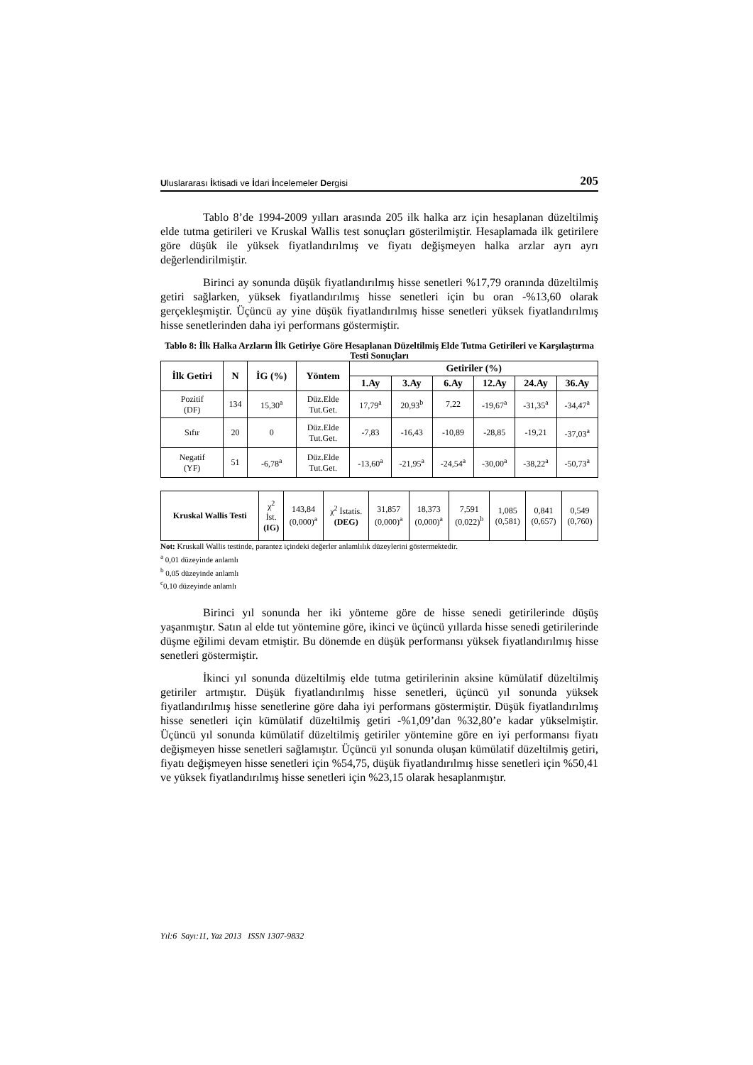Uluslararası İktisadi ve İdari İncelemeler Dergisi 205
Tablo 8’de 1994-2009 yılları arasında 205 ilk halka arz için hesaplanan düzeltilmiş elde tutma getirileri ve Kruskal Wallis test sonuçları gösterilmiştir. Hesaplamada ilk getirilere göre düşük ile yüksek fiyatlandırılmış ve fiyatı değişmeyen halka arzlar ayrı ayrı değerlendirilmiştir.
Birinci ay sonunda düşük fiyatlandırılmış hisse senetleri %17,79 oranında düzeltilmiş getiri sağlarken, yüksek fiyatlandırılmış hisse senetleri için bu oran -%13,60 olarak gerçekleşmiştir. Üçüncü ay yine düşük fiyatlandırılmış hisse senetleri yüksek fiyatlandırılmış hisse senetlerinden daha iyi performans göstermiştir.
Tablo 8: İlk Halka Arzların İlk Getiriye Göre Hesaplanan Düzeltilmiş Elde Tutma Getirileri ve Karşılaştırma Testi Sonuçları
| İlk Getiri | N | İG (%) | Yöntem | Getiriler (%) | | | | | |
| --- | --- | --- | --- | --- | --- | --- | --- | --- | --- |
| | | | | 1.Ay | 3.Ay | 6.Ay | 12.Ay | 24.Ay | 36.Ay |
| Pozitif (DF) | 134 | 15,30<sup>a</sup> | Düz.Elde Tut.Get. | 17,79<sup>a</sup> | 20,93<sup>b</sup> | 7,22 | -19,67<sup>a</sup> | -31,35<sup>a</sup> | -34,47<sup>a</sup> |
| Sıfır | 20 | 0 | Düz.Elde Tut.Get. | -7,83 | -16,43 | -10,89 | -28,85 | -19,21 | -37,03<sup>a</sup> |
| Negatif (YF) | 51 | -6,78<sup>a</sup> | Düz.Elde Tut.Get. | -13,60<sup>a</sup> | -21,95<sup>a</sup> | -24,54<sup>a</sup> | -30,00<sup>a</sup> | -38,22<sup>a</sup> | -50,73<sup>a</sup> |
| Kruskal Wallis Testi | χ<sup>2</sup> İst. (IG) | 143,84 (0,000)<sup>a</sup> | χ<sup>2</sup> İstatis. (DEG) | 31,857 (0,000)<sup>a</sup> | 18,373 (0,000)<sup>a</sup> | 7,591 (0,022)<sup>b</sup> | 1,085 (0,581) | 0,841 (0,657) | 0,549 (0,760) |
Not: Kruskall Wallis testinde, parantez içindeki değerler anlamlılık düzeylerini göstermektedir.
<sup>a</sup> 0,01 düzeyinde anlamlı
<sup>b</sup> 0,05 düzeyinde anlamlı
<sup>c</sup> 0,10 düzeyinde anlamlı
Birinci yıl sonunda her iki yönteme göre de hisse senedi getirilerinde düşüş yaşanmıştır. Satın al elde tut yöntemine göre, ikinci ve üçüncü yıllarda hisse senedi getirilerinde düşme eğilimi devam etmiştir. Bu dönemde en düşük performansı yüksek fiyatlandırılmış hisse senetleri göstermiştir.
İkinci yıl sonunda düzeltilmiş elde tutma getirilerinin aksine kümülatif düzeltilmiş getiriler artmıştır. Düşük fiyatlandırılmış hisse senetleri, üçüncü yıl sonunda yüksek fiyatlandırılmış hisse senetlerine göre daha iyi performans göstermiştir. Düşük fiyatlandırılmış hisse senetleri için kümülatif düzeltilmiş getiri -%1,09’dan %32,80’e kadar yükselmiştir. Üçüncü yıl sonunda kümülatif düzeltilmiş getiriler yöntemine göre en iyi performansı fiyatı değişmeyen hisse senetleri sağlamıştır. Üçüncü yıl sonunda oluşan kümülatif düzeltilmiş getiri, fiyatı değişmeyen hisse senetleri için %54,75, düşük fiyatlandırılmış hisse senetleri için %50,41 ve yüksek fiyatlandırılmış hisse senetleri için %23,15 olarak hesaplanmıştır.
Yıl:6 Sayı:11, Yaz 2013 ISSN 1307-9832